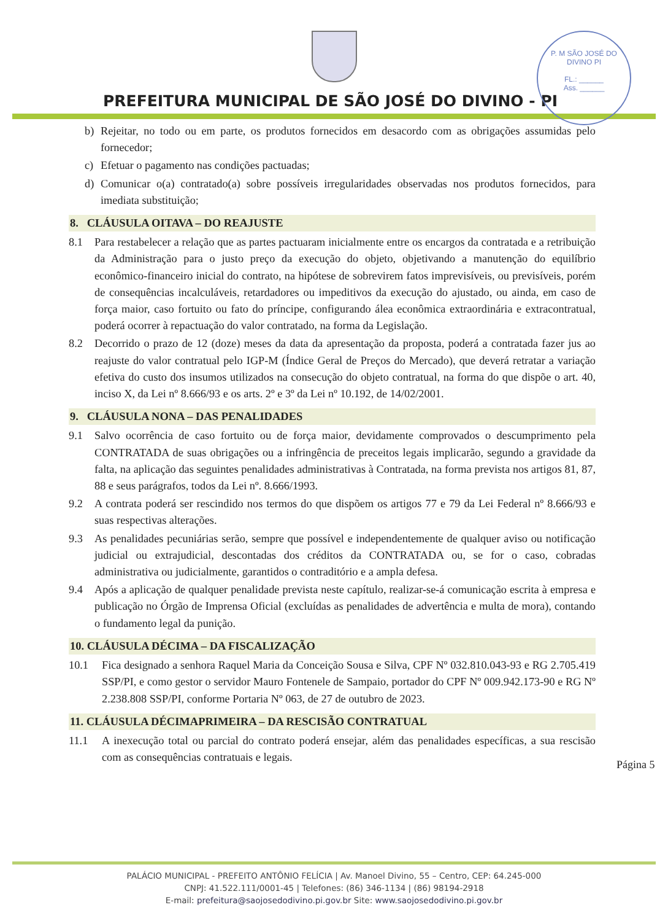P. M SÃO JOSÉ DO DIVINO PI
FL.: ______
Ass. ______
PREFEITURA MUNICIPAL DE SÃO JOSÉ DO DIVINO - PI
b) Rejeitar, no todo ou em parte, os produtos fornecidos em desacordo com as obrigações assumidas pelo fornecedor;
c) Efetuar o pagamento nas condições pactuadas;
d) Comunicar o(a) contratado(a) sobre possíveis irregularidades observadas nos produtos fornecidos, para imediata substituição;
8. CLÁUSULA OITAVA – DO REAJUSTE
8.1 Para restabelecer a relação que as partes pactuaram inicialmente entre os encargos da contratada e a retribuição da Administração para o justo preço da execução do objeto, objetivando a manutenção do equilíbrio econômico-financeiro inicial do contrato, na hipótese de sobrevirem fatos imprevisíveis, ou previsíveis, porém de consequências incalculáveis, retardadores ou impeditivos da execução do ajustado, ou ainda, em caso de força maior, caso fortuito ou fato do príncipe, configurando álea econômica extraordinária e extracontratual, poderá ocorrer à repactuação do valor contratado, na forma da Legislação.
8.2 Decorrido o prazo de 12 (doze) meses da data da apresentação da proposta, poderá a contratada fazer jus ao reajuste do valor contratual pelo IGP-M (Índice Geral de Preços do Mercado), que deverá retratar a variação efetiva do custo dos insumos utilizados na consecução do objeto contratual, na forma do que dispõe o art. 40, inciso X, da Lei nº 8.666/93 e os arts. 2º e 3º da Lei nº 10.192, de 14/02/2001.
9. CLÁUSULA NONA – DAS PENALIDADES
9.1 Salvo ocorrência de caso fortuito ou de força maior, devidamente comprovados o descumprimento pela CONTRATADA de suas obrigações ou a infringência de preceitos legais implicarão, segundo a gravidade da falta, na aplicação das seguintes penalidades administrativas à Contratada, na forma prevista nos artigos 81, 87, 88 e seus parágrafos, todos da Lei nº. 8.666/1993.
9.2 A contrata poderá ser rescindido nos termos do que dispõem os artigos 77 e 79 da Lei Federal nº 8.666/93 e suas respectivas alterações.
9.3 As penalidades pecuniárias serão, sempre que possível e independentemente de qualquer aviso ou notificação judicial ou extrajudicial, descontadas dos créditos da CONTRATADA ou, se for o caso, cobradas administrativa ou judicialmente, garantidos o contraditório e a ampla defesa.
9.4 Após a aplicação de qualquer penalidade prevista neste capítulo, realizar-se-á comunicação escrita à empresa e publicação no Órgão de Imprensa Oficial (excluídas as penalidades de advertência e multa de mora), contando o fundamento legal da punição.
10. CLÁUSULA DÉCIMA – DA FISCALIZAÇÃO
10.1 Fica designado a senhora Raquel Maria da Conceição Sousa e Silva, CPF Nº 032.810.043-93 e RG 2.705.419 SSP/PI, e como gestor o servidor Mauro Fontenele de Sampaio, portador do CPF Nº 009.942.173-90 e RG Nº 2.238.808 SSP/PI, conforme Portaria Nº 063, de 27 de outubro de 2023.
11. CLÁUSULA DÉCIMAPRIMEIRA – DA RESCISÃO CONTRATUAL
11.1 A inexecução total ou parcial do contrato poderá ensejar, além das penalidades específicas, a sua rescisão com as consequências contratuais e legais.
Página 5
PALÁCIO MUNICIPAL - PREFEITO ANTÔNIO FELÍCIA | Av. Manoel Divino, 55 – Centro, CEP: 64.245-000
CNPJ: 41.522.111/0001-45 | Telefones: (86) 346-1134 | (86) 98194-2918
E-mail: prefeitura@saojosedodivino.pi.gov.br Site: www.saojosedodivino.pi.gov.br